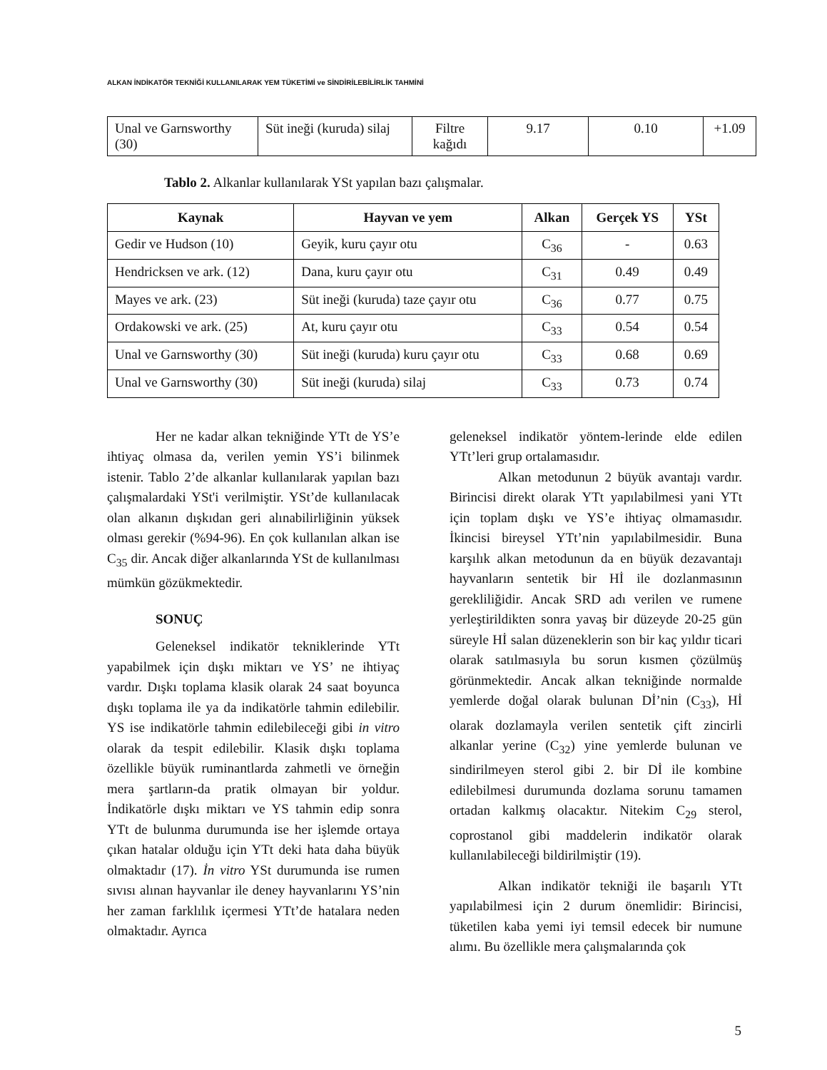ALKAN İNDİKATÖR TEKNİĞİ KULLANILARAK YEM TÜKETİMİ ve SİNDİRİLEBİLİRLİK TAHMİNİ
| Unal ve Garnsworthy (30) | Süt ineği (kuruda) silaj | Filtre kağıdı | 9.17 | 0.10 | +1.09 |
Tablo 2. Alkanlar kullanılarak YSt yapılan bazı çalışmalar.
| Kaynak | Hayvan ve yem | Alkan | Gerçek YS | YSt |
| --- | --- | --- | --- | --- |
| Gedir ve Hudson (10) | Geyik, kuru çayır otu | C<sub>36</sub> | - | 0.63 |
| Hendricksen ve ark. (12) | Dana, kuru çayır otu | C<sub>31</sub> | 0.49 | 0.49 |
| Mayes ve ark. (23) | Süt ineği (kuruda) taze çayır otu | C<sub>36</sub> | 0.77 | 0.75 |
| Ordakowski ve ark. (25) | At, kuru çayır otu | C<sub>33</sub> | 0.54 | 0.54 |
| Unal ve Garnsworthy (30) | Süt ineği (kuruda) kuru çayır otu | C<sub>33</sub> | 0.68 | 0.69 |
| Unal ve Garnsworthy (30) | Süt ineği (kuruda) silaj | C<sub>33</sub> | 0.73 | 0.74 |
Her ne kadar alkan tekniğinde YTt de YS’e ihtiyaç olmasa da, verilen yemin YS’i bilinmek istenir. Tablo 2’de alkanlar kullanılarak yapılan bazı çalışmalardaki YSt'i verilmiştir. YSt’de kullanılacak olan alkanın dışkıdan geri alınabilirliğinin yüksek olması gerekir (%94-96). En çok kullanılan alkan ise C<sub>35</sub> dir. Ancak diğer alkanlarında YSt de kullanılması mümkün gözükmektedir.
SONUÇ
Geleneksel indikatör tekniklerinde YTt yapabilmek için dışkı miktarı ve YS’ ne ihtiyaç vardır. Dışkı toplama klasik olarak 24 saat boyunca dışkı toplama ile ya da indikatörle tahmin edilebilir. YS ise indikatörle tahmin edilebileceği gibi in vitro olarak da tespit edilebilir. Klasik dışkı toplama özellikle büyük ruminantlarda zahmetli ve örneğin mera şartların-da pratik olmayan bir yoldur. İndikatörle dışkı miktarı ve YS tahmin edip sonra YTt de bulunma durumunda ise her işlemde ortaya çıkan hatalar olduğu için YTt deki hata daha büyük olmaktadır (17). İn vitro YSt durumunda ise rumen sıvısı alınan hayvanlar ile deney hayvanlarını YS’nin her zaman farklılık içermesi YTt’de hatalara neden olmaktadır. Ayrıca
geleneksel indikatör yöntem-lerinde elde edilen YTt’leri grup ortalamasıdır.
Alkan metodunun 2 büyük avantajı vardır. Birincisi direkt olarak YTt yapılabilmesi yani YTt için toplam dışkı ve YS’e ihtiyaç olmamasıdır. İkincisi bireysel YTt’nin yapılabilmesidir. Buna karşılık alkan metodunun da en büyük dezavantajı hayvanların sentetik bir Hİ ile dozlanmasının gerekliliğidir. Ancak SRD adı verilen ve rumene yerleştirildikten sonra yavaş bir düzeyde 20-25 gün süreyle Hİ salan düzeneklerin son bir kaç yıldır ticari olarak satılmasıyla bu sorun kısmen çözülmüş görünmektedir. Ancak alkan tekniğinde normalde yemlerde doğal olarak bulunan Dİ’nin (C<sub>33</sub>), Hİ olarak dozlamayla verilen sentetik çift zincirli alkanlar yerine (C<sub>32</sub>) yine yemlerde bulunan ve sindirilmeyen sterol gibi 2. bir Dİ ile kombine edilebilmesi durumunda dozlama sorunu tamamen ortadan kalkmış olacaktır. Nitekim C<sub>29</sub> sterol, coprostanol gibi maddelerin indikatör olarak kullanılabileceği bildirilmiştir (19).
Alkan indikatör tekniği ile başarılı YTt yapılabilmesi için 2 durum önemlidir: Birincisi, tüketilen kaba yemi iyi temsil edecek bir numune alımı. Bu özellikle mera çalışmalarında çok
5